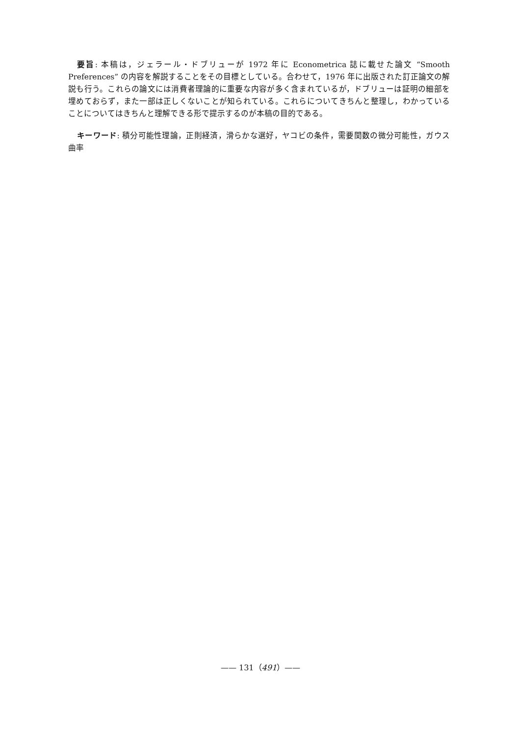要旨: 本稿は，ジェラール・ドブリューが 1972 年に Econometrica 誌に載せた論文 “Smooth Preferences” の内容を解説することをその目標としている。合わせて，1976 年に出版された訂正論文の解説も行う。これらの論文には消費者理論的に重要な内容が多く含まれているが，ドブリューは証明の細部を埋めておらず，また一部は正しくないことが知られている。これらについてきちんと整理し，わかっていることについてはきちんと理解できる形で提示するのが本稿の目的である。
キーワード: 積分可能性理論，正則経済，滑らかな選好，ヤコビの条件，需要関数の微分可能性，ガウス曲率
—— 131（491）——